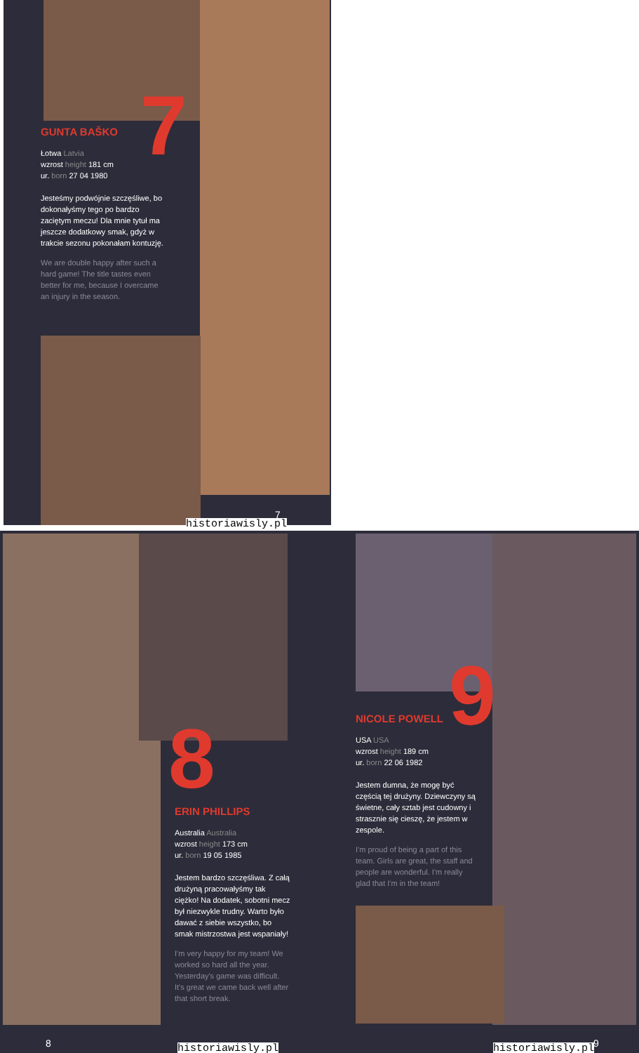7
GUNTA BAŠKO
Łotwa Latvia
wzrost height 181 cm
ur. born 27 04 1980
Jesteśmy podwójnie szczęśliwe, bo dokonałyśmy tego po bardzo zaciętym meczu! Dla mnie tytuł ma jeszcze dodatkowy smak, gdyż w trakcie sezonu pokonałam kontuzję.
We are double happy after such a hard game! The title tastes even better for me, because I overcame an injury in the season.
7
historiawisly.pl
8
ERIN PHILLIPS
Australia Australia
wzrost height 173 cm
ur. born 19 05 1985
Jestem bardzo szczęśliwa. Z całą drużyną pracowałyśmy tak ciężko! Na dodatek, sobotni mecz był niezwykle trudny. Warto było dawać z siebie wszystko, bo smak mistrzostwa jest wspaniały!
I'm very happy for my team! We worked so hard all the year. Yesterday's game was difficult. It's great we came back well after that short break.
8 historiawisly.pl
9
NICOLE POWELL
USA USA
wzrost height 189 cm
ur. born 22 06 1982
Jestem dumna, że mogę być częścią tej drużyny. Dziewczyny są świetne, cały sztab jest cudowny i strasznie się cieszę, że jestem w zespole.
I'm proud of being a part of this team. Girls are great, the staff and people are wonderful. I'm really glad that I'm in the team!
9
historiawisly.pl